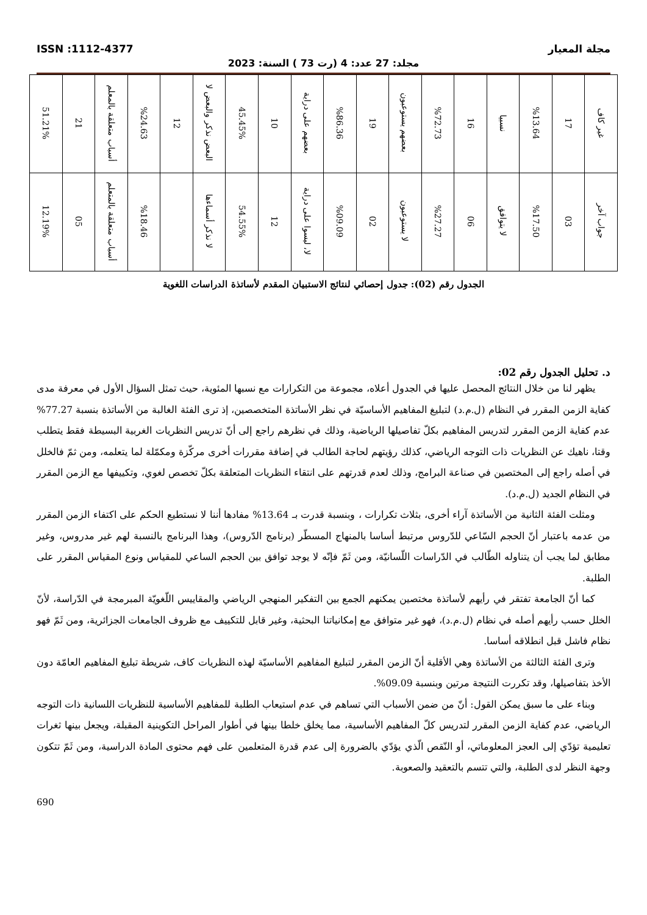ISSN :1112-4377 مجلة المعيار
مجلد: 27 عدد: 4 (رت 73 ) السنة: 2023
| غير كاف | 17 | %13.64 | نسبيا | 16 | %72.73 | بعضهم يستوعبون | 19 | %86.36 | بعضهم على دراية | 10 | 45.45% | البعض نذكر والبعض لا | 12 | %24.63 | أسباب متعلقة بالمعلم | 21 | 51.21% |
| جواب آخر | 03 | %17.50 | لا يتوافق | 06 | %27.27 | لا يستوعبون | 02 | %09.09 | لا، ليسوا على دراية | 12 | 54.55% | لا نذكر أسماءها | | %18.46 | أسباب متعلقة بالمتعلم | 05 | 12.19% |
الجدول رقم (02): جدول إحصائي لنتائج الاستبيان المقدم لأساتذة الدراسات اللغوية
د. تحليل الجدول رقم 02:
يظهر لنا من خلال النتائج المحصل عليها في الجدول أعلاه، مجموعة من التكرارات مع نسبها المئوية، حيث تمثل السؤال الأول في معرفة مدى كفاية الزمن المقرر في النظام (ل.م.د) لتبليغ المفاهيم الأساسيّة في نظر الأساتذة المتخصصين، إذ ترى الفئة الغالبة من الأساتذة بنسبة 77.27% عدم كفاية الزمن المقرر لتدريس المفاهيم بكلّ تفاصيلها الرياضية، وذلك في نظرهم راجع إلى أنّ تدريس النظريات الغربية البسيطة فقط يتطلب وقتا، ناهيك عن النظريات ذات التوجه الرياضي، كذلك رؤيتهم لحاجة الطالب في إضافة مقررات أخرى مركّزة ومكمّلة لما يتعلمه، ومن ثمّ فالخلل في أصله راجع إلى المختصين في صناعة البرامج، وذلك لعدم قدرتهم على انتقاء النظريات المتعلقة بكلّ تخصص لغوي، وتكييفها مع الزمن المقرر في النظام الجديد (ل.م.د).
ومثلت الفئة الثانية من الأساتذة آراء أخرى، بثلاث تكرارات ، وبنسبة قدرت بـ 13.64% مفادها أننا لا نستطيع الحكم على اكتفاء الزمن المقرر من عدمه باعتبار أنّ الحجم السّاعي للدّروس مرتبط أساسا بالمنهاج المسطّر (برنامج الدّروس)، وهذا البرنامج بالنسبة لهم غير مدروس، وغير مطابق لما يجب أن يتناوله الطّالب في الدّراسات اللّسانيّة، ومن ثَمّ فإنّه لا يوجد توافق بين الحجم الساعي للمقياس ونوع المقياس المقرر على الطلبة.
كما أنّ الجامعة تفتقر في رأيهم لأساتذة مختصين يمكنهم الجمع بين التفكير المنهجي الرياضي والمقاييس اللّغويّة المبرمجة في الدّراسة، لأنّ الخلل حسب رأيهم أصله في نظام (ل.م.د)، فهو غير متوافق مع إمكانياتنا البحثية، وغير قابل للتكييف مع ظروف الجامعات الجزائرية، ومن ثَمّ فهو نظام فاشل قبل انطلاقه أساسا.
وترى الفئة الثالثة من الأساتذة وهي الأقلية أنّ الزمن المقرر لتبليغ المفاهيم الأساسيّة لهذه النظريات كاف، شريطة تبليغ المفاهيم العامّة دون الأخذ بتفاصيلها، وقد تكررت النتيجة مرتين وبنسبة 09.09%.
وبناء على ما سبق يمكن القول: أنّ من ضمن الأسباب التي تساهم في عدم استيعاب الطلبة للمفاهيم الأساسية للنظريات اللسانية ذات التوجه الرياضي، عدم كفاية الزمن المقرر لتدريس كلّ المفاهيم الأساسية، مما يخلق خلطا بينها في أطوار المراحل التكوينية المقبلة، ويجعل بينها ثغرات تعليمية تؤدّي إلى العجز المعلوماتي، أو النّقص الّذي يؤدّي بالضرورة إلى عدم قدرة المتعلمين على فهم محتوى المادة الدراسية، ومن ثَمّ تتكون وجهة النظر لدى الطلبة، والتي تتسم بالتعقيد والصعوبة.
690